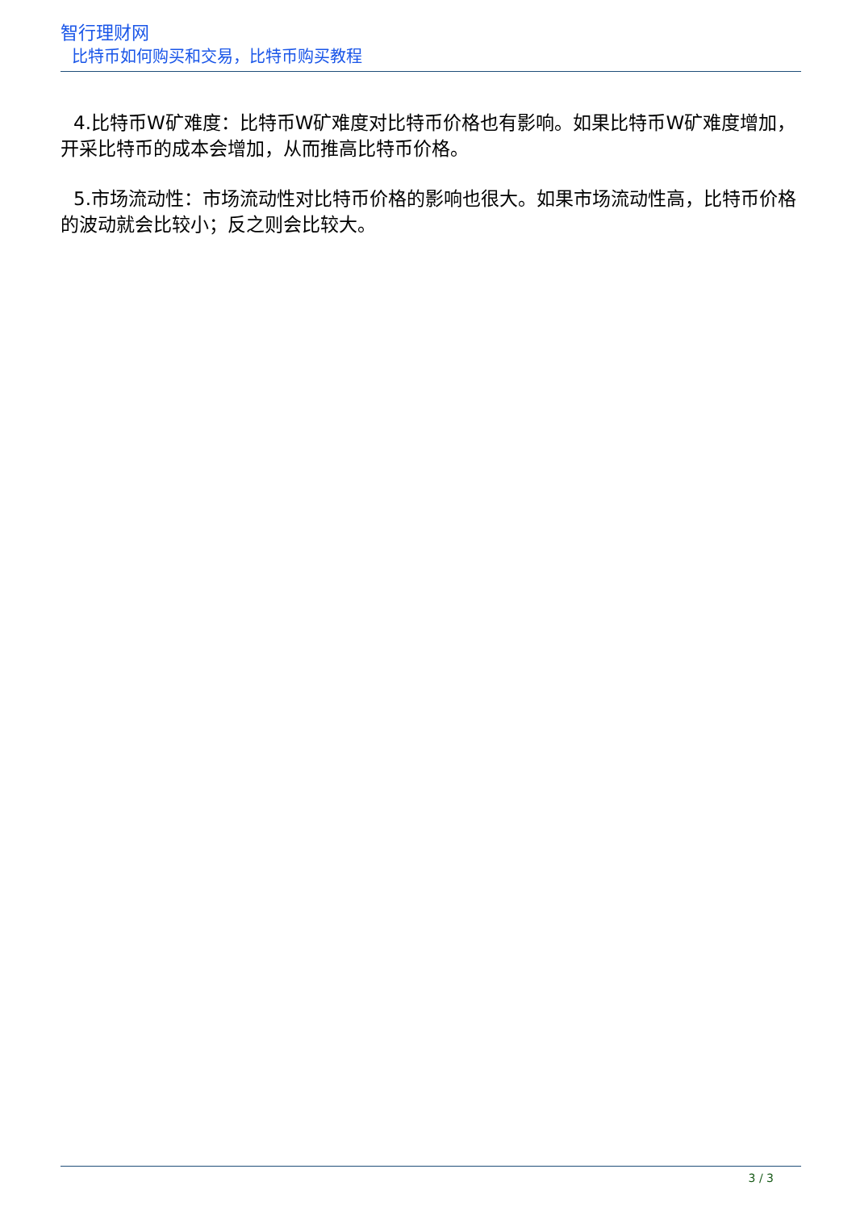智行理财网
比特币如何购买和交易，比特币购买教程
4.比特币W矿难度：比特币W矿难度对比特币价格也有影响。如果比特币W矿难度增加，开采比特币的成本会增加，从而推高比特币价格。
5.市场流动性：市场流动性对比特币价格的影响也很大。如果市场流动性高，比特币价格的波动就会比较小；反之则会比较大。
3 / 3